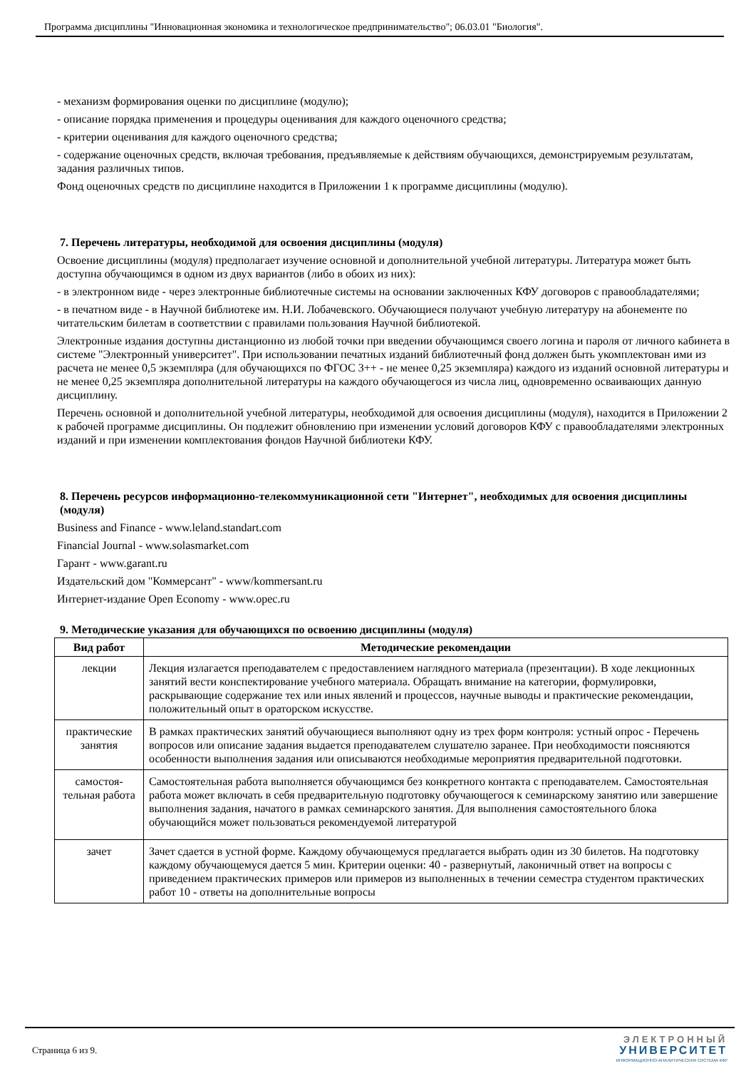Программа дисциплины "Инновационная экономика и технологическое предпринимательство"; 06.03.01 "Биология".
- механизм формирования оценки по дисциплине (модулю);
- описание порядка применения и процедуры оценивания для каждого оценочного средства;
- критерии оценивания для каждого оценочного средства;
- содержание оценочных средств, включая требования, предъявляемые к действиям обучающихся, демонстрируемым результатам, задания различных типов.
Фонд оценочных средств по дисциплине находится в Приложении 1 к программе дисциплины (модулю).
7. Перечень литературы, необходимой для освоения дисциплины (модуля)
Освоение дисциплины (модуля) предполагает изучение основной и дополнительной учебной литературы. Литература может быть доступна обучающимся в одном из двух вариантов (либо в обоих из них):
- в электронном виде - через электронные библиотечные системы на основании заключенных КФУ договоров с правообладателями;
- в печатном виде - в Научной библиотеке им. Н.И. Лобачевского. Обучающиеся получают учебную литературу на абонементе по читательским билетам в соответствии с правилами пользования Научной библиотекой.
Электронные издания доступны дистанционно из любой точки при введении обучающимся своего логина и пароля от личного кабинета в системе "Электронный университет". При использовании печатных изданий библиотечный фонд должен быть укомплектован ими из расчета не менее 0,5 экземпляра (для обучающихся по ФГОС 3++ - не менее 0,25 экземпляра) каждого из изданий основной литературы и не менее 0,25 экземпляра дополнительной литературы на каждого обучающегося из числа лиц, одновременно осваивающих данную дисциплину.
Перечень основной и дополнительной учебной литературы, необходимой для освоения дисциплины (модуля), находится в Приложении 2 к рабочей программе дисциплины. Он подлежит обновлению при изменении условий договоров КФУ с правообладателями электронных изданий и при изменении комплектования фондов Научной библиотеки КФУ.
8. Перечень ресурсов информационно-телекоммуникационной сети "Интернет", необходимых для освоения дисциплины (модуля)
Business and Finance - www.leland.standart.com
Financial Journal - www.solasmarket.com
Гарант - www.garant.ru
Издательский дом "Коммерсант" - www/kommersant.ru
Интернет-издание Open Economy - www.opec.ru
9. Методические указания для обучающихся по освоению дисциплины (модуля)
| Вид работ | Методические рекомендации |
| --- | --- |
| лекции | Лекция излагается преподавателем с предоставлением наглядного материала (презентации). В ходе лекционных занятий вести конспектирование учебного материала. Обращать внимание на категории, формулировки, раскрывающие содержание тех или иных явлений и процессов, научные выводы и практические рекомендации, положительный опыт в ораторском искусстве. |
| практические занятия | В рамках практических занятий обучающиеся выполняют одну из трех форм контроля: устный опрос - Перечень вопросов или описание задания выдается преподавателем слушателю заранее. При необходимости поясняются особенности выполнения задания или описываются необходимые мероприятия предварительной подготовки. |
| самостоя- тельная работа | Самостоятельная работа выполняется обучающимся без конкретного контакта с преподавателем. Самостоятельная работа может включать в себя предварительную подготовку обучающегося к семинарскому занятию или завершение выполнения задания, начатого в рамках семинарского занятия. Для выполнения самостоятельного блока обучающийся может пользоваться рекомендуемой литературой |
| зачет | Зачет сдается в устной форме. Каждому обучающемуся предлагается выбрать один из 30 билетов. На подготовку каждому обучающемуся дается 5 мин. Критерии оценки: 40 - развернутый, лаконичный ответ на вопросы с приведением практических примеров или примеров из выполненных в течении семестра студентом практических работ 10 - ответы на дополнительные вопросы |
Страница 6 из 9.
ЭЛЕКТРОННЫЙ
УНИВЕРСИТЕТ
ИНФОРМАЦИОННО-АНАЛИТИЧЕСКАЯ СИСТЕМА КФУ